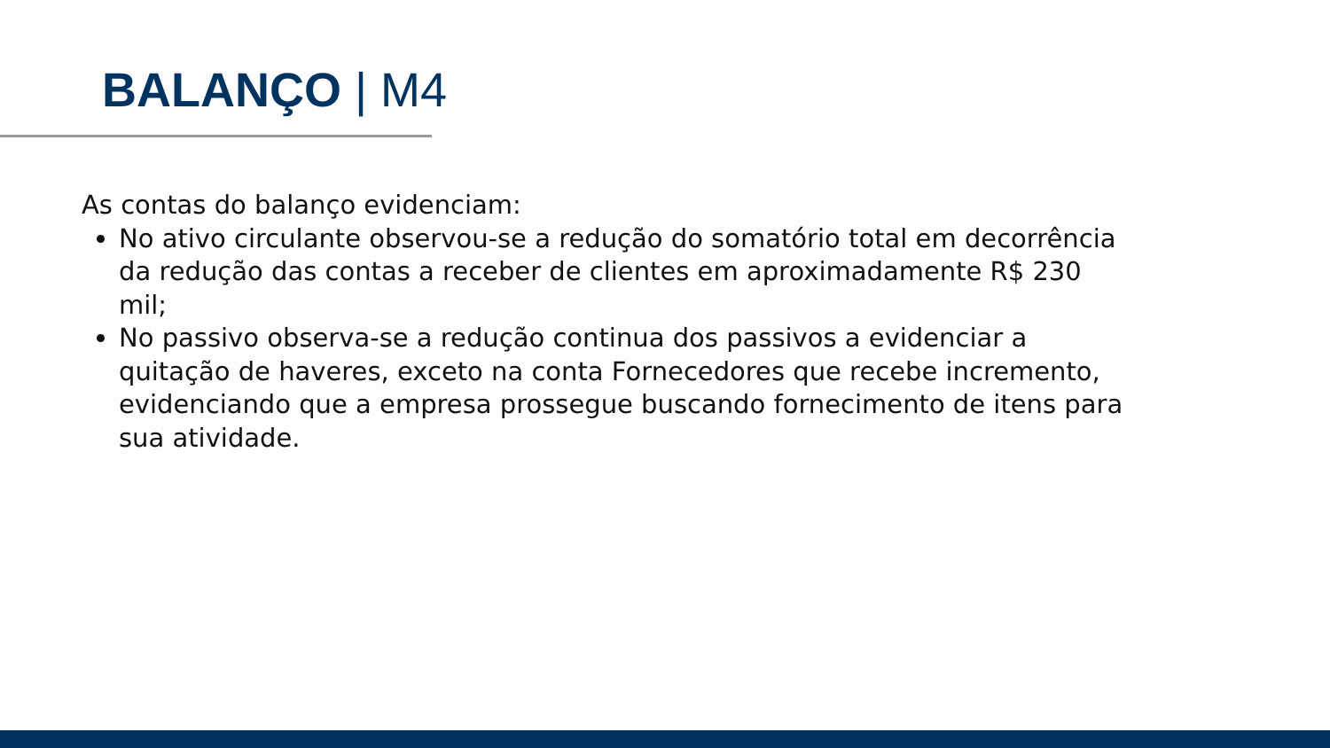BALANÇO | M4
As contas do balanço evidenciam:
No ativo circulante observou-se a redução do somatório total em decorrência da redução das contas a receber de clientes em aproximadamente R$ 230 mil;
No passivo observa-se a redução continua dos passivos a evidenciar a quitação de haveres, exceto na conta Fornecedores que recebe incremento, evidenciando que a empresa prossegue buscando fornecimento de itens para sua atividade.